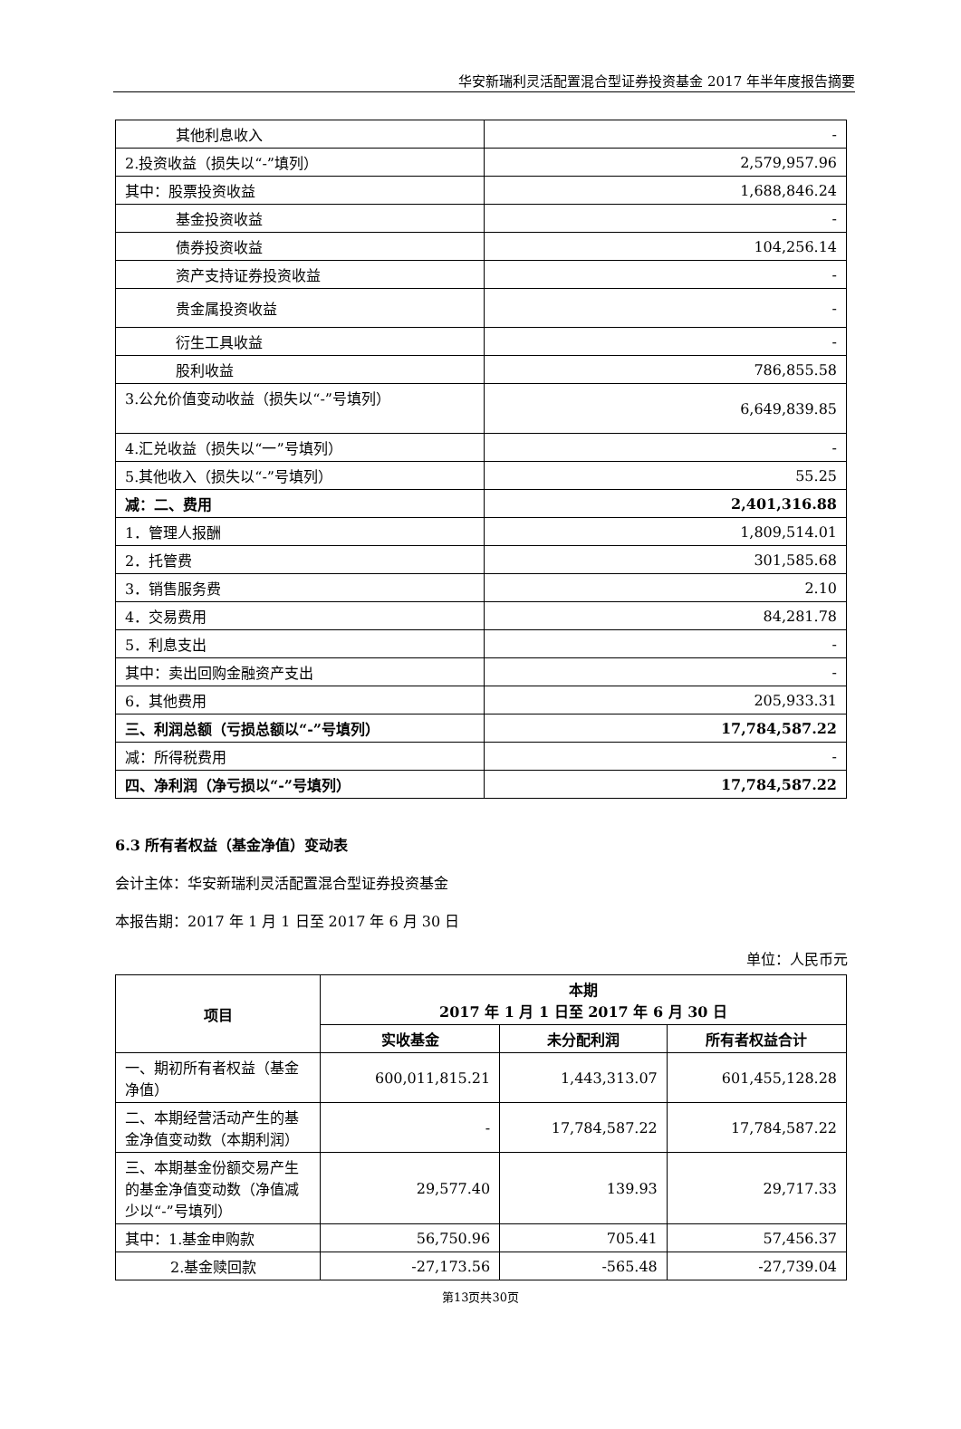华安新瑞利灵活配置混合型证券投资基金 2017 年半年度报告摘要
| 其他利息收入 | - |
| 2.投资收益（损失以“-”填列） | 2,579,957.96 |
| 其中：股票投资收益 | 1,688,846.24 |
| 基金投资收益 | - |
| 债券投资收益 | 104,256.14 |
| 资产支持证券投资收益 | - |
| 贵金属投资收益 | - |
| 衍生工具收益 | - |
| 股利收益 | 786,855.58 |
| 3.公允价值变动收益（损失以“-”号填列） | 6,649,839.85 |
| 4.汇兑收益（损失以“一”号填列） | - |
| 5.其他收入（损失以“-”号填列） | 55.25 |
| 减：二、费用 | 2,401,316.88 |
| 1．管理人报酬 | 1,809,514.01 |
| 2．托管费 | 301,585.68 |
| 3．销售服务费 | 2.10 |
| 4．交易费用 | 84,281.78 |
| 5．利息支出 | - |
| 其中：卖出回购金融资产支出 | - |
| 6．其他费用 | 205,933.31 |
| 三、利润总额（亏损总额以“-”号填列） | 17,784,587.22 |
| 减：所得税费用 | - |
| 四、净利润（净亏损以“-”号填列） | 17,784,587.22 |
6.3 所有者权益（基金净值）变动表
会计主体：华安新瑞利灵活配置混合型证券投资基金
本报告期：2017 年 1 月 1 日至 2017 年 6 月 30 日
单位：人民币元
| 项目 | 本期 2017 年 1 月 1 日至 2017 年 6 月 30 日 | | |
| --- | --- | --- | --- |
| | 实收基金 | 未分配利润 | 所有者权益合计 |
| 一、期初所有者权益（基金净值） | 600,011,815.21 | 1,443,313.07 | 601,455,128.28 |
| 二、本期经营活动产生的基金净值变动数（本期利润） | - | 17,784,587.22 | 17,784,587.22 |
| 三、本期基金份额交易产生的基金净值变动数（净值减少以“-”号填列） | 29,577.40 | 139.93 | 29,717.33 |
| 其中：1.基金申购款 | 56,750.96 | 705.41 | 57,456.37 |
| 2.基金赎回款 | -27,173.56 | -565.48 | -27,739.04 |
第13页共30页